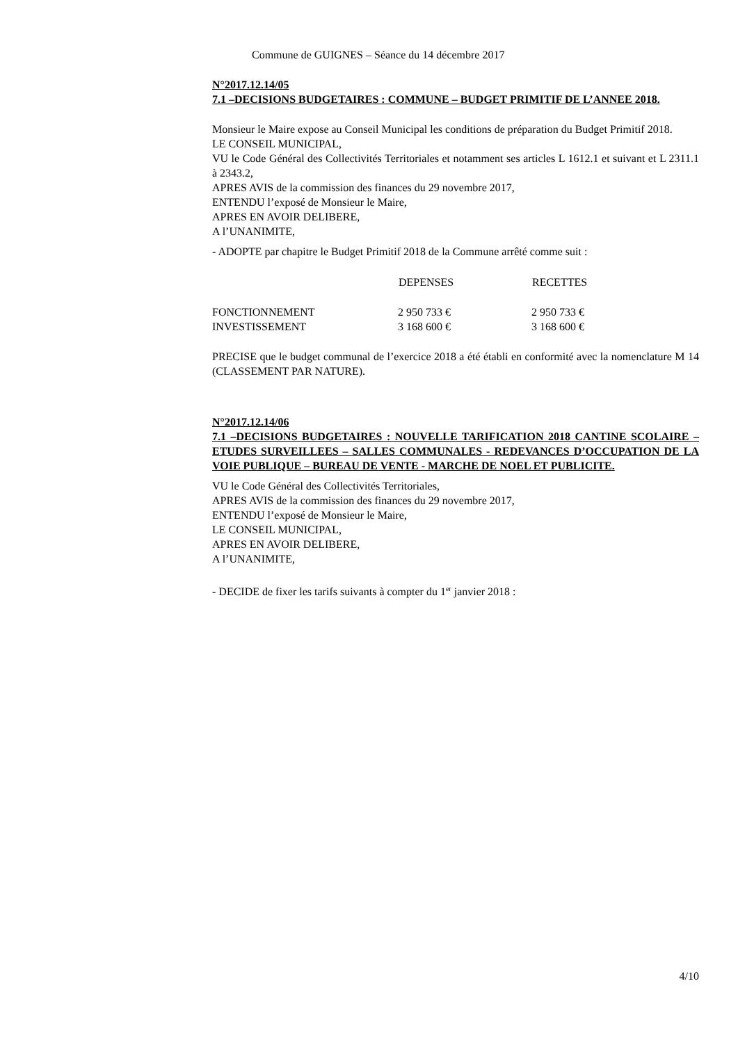Commune de GUIGNES – Séance du 14 décembre 2017
N°2017.12.14/05
7.1 –DECISIONS BUDGETAIRES : COMMUNE – BUDGET PRIMITIF DE L’ANNEE 2018.
Monsieur le Maire expose au Conseil Municipal les conditions de préparation du Budget Primitif 2018.
LE CONSEIL MUNICIPAL,
VU le Code Général des Collectivités Territoriales et notamment ses articles L 1612.1 et suivant et L 2311.1 à 2343.2,
APRES AVIS de la commission des finances du 29 novembre 2017,
ENTENDU l’exposé de Monsieur le Maire,
APRES EN AVOIR DELIBERE,
A l’UNANIMITE,
- ADOPTE par chapitre le Budget Primitif 2018 de la Commune arrêté comme suit :
| | DEPENSES | RECETTES |
| --- | --- | --- |
| FONCTIONNEMENT | 2 950 733 € | 2 950 733 € |
| INVESTISSEMENT | 3 168 600 € | 3 168 600 € |
PRECISE que le budget communal de l’exercice 2018 a été établi en conformité avec la nomenclature M 14 (CLASSEMENT PAR NATURE).
N°2017.12.14/06
7.1 –DECISIONS BUDGETAIRES : NOUVELLE TARIFICATION 2018 CANTINE SCOLAIRE – ETUDES SURVEILLEES – SALLES COMMUNALES - REDEVANCES D’OCCUPATION DE LA VOIE PUBLIQUE – BUREAU DE VENTE - MARCHE DE NOEL ET PUBLICITE.
VU le Code Général des Collectivités Territoriales,
APRES AVIS de la commission des finances du 29 novembre 2017,
ENTENDU l’exposé de Monsieur le Maire,
LE CONSEIL MUNICIPAL,
APRES EN AVOIR DELIBERE,
A l’UNANIMITE,
- DECIDE de fixer les tarifs suivants à compter du 1<sup>er</sup> janvier 2018 :
4/10